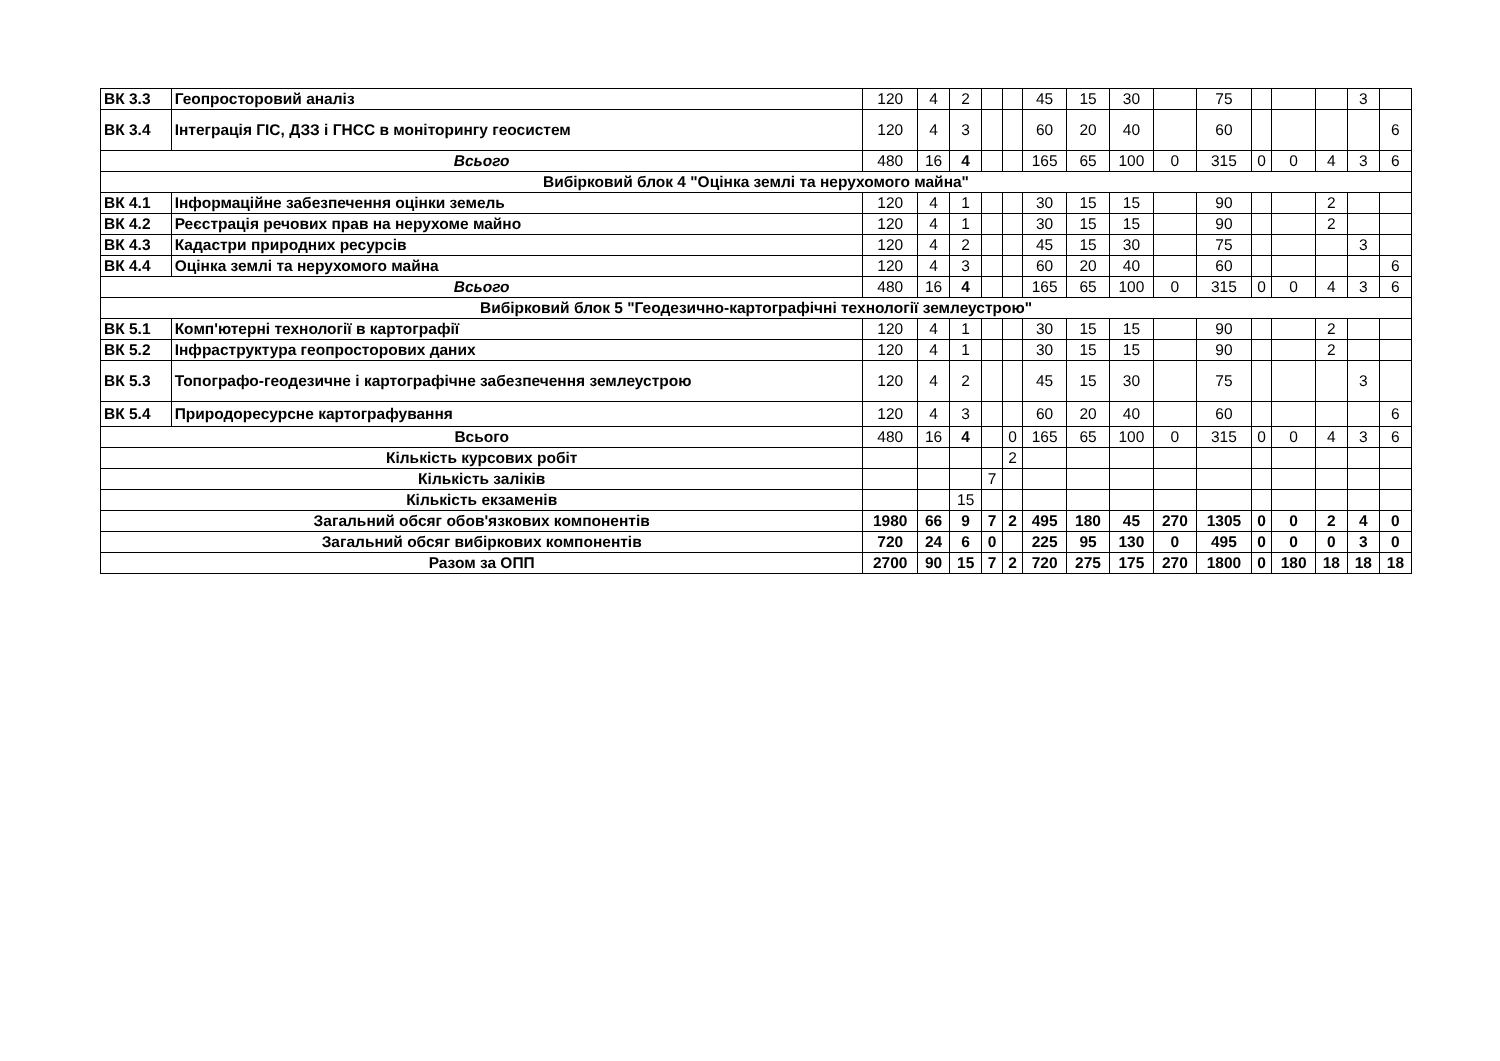| ВК 3.3 | Геопросторовий аналіз | 120 | 4 | 2 | | | 45 | 15 | 30 | | 75 | | | | 3 | |
| ВК 3.4 | Інтеграція ГІС, ДЗЗ і ГНСС в моніторингу геосистем | 120 | 4 | 3 | | | 60 | 20 | 40 | | 60 | | | | | 6 |
| Всього | | 480 | 16 | 4 | | | 165 | 65 | 100 | 0 | 315 | 0 | 0 | 4 | 3 | 6 |
| Вибірковий блок 4 "Оцінка землі та нерухомого майна" | | | | | | | | | | | | | | | | |
| ВК 4.1 | Інформаційне забезпечення оцінки земель | 120 | 4 | 1 | | | 30 | 15 | 15 | | 90 | | | 2 | | |
| ВК 4.2 | Реєстрація речових прав на нерухоме майно | 120 | 4 | 1 | | | 30 | 15 | 15 | | 90 | | | 2 | | |
| ВК 4.3 | Кадастри природних ресурсів | 120 | 4 | 2 | | | 45 | 15 | 30 | | 75 | | | | 3 | |
| ВК 4.4 | Оцінка землі та нерухомого майна | 120 | 4 | 3 | | | 60 | 20 | 40 | | 60 | | | | | 6 |
| Всього | | 480 | 16 | 4 | | | 165 | 65 | 100 | 0 | 315 | 0 | 0 | 4 | 3 | 6 |
| Вибірковий блок 5 "Геодезично-картографічні технології землеустрою" | | | | | | | | | | | | | | | | |
| ВК 5.1 | Комп'ютерні технології в картографії | 120 | 4 | 1 | | | 30 | 15 | 15 | | 90 | | | 2 | | |
| ВК 5.2 | Інфраструктура геопросторових даних | 120 | 4 | 1 | | | 30 | 15 | 15 | | 90 | | | 2 | | |
| ВК 5.3 | Топографо-геодезичне і картографічне забезпечення землеустрою | 120 | 4 | 2 | | | 45 | 15 | 30 | | 75 | | | | 3 | |
| ВК 5.4 | Природоресурсне картографування | 120 | 4 | 3 | | | 60 | 20 | 40 | | 60 | | | | | 6 |
| Всього | | 480 | 16 | 4 | | 0 | 165 | 65 | 100 | 0 | 315 | 0 | 0 | 4 | 3 | 6 |
| Кількість курсових робіт | | | | | | 2 | | | | | | | | | | |
| Кількість заліків | | | | | 7 | | | | | | | | | | | |
| Кількість екзаменів | | | | 15 | | | | | | | | | | | | |
| Загальний обсяг обов'язкових компонентів | | 1980 | 66 | 9 | 7 | 2 | 495 | 180 | 45 | 270 | 1305 | 0 | 0 | 2 | 4 | 0 |
| Загальний обсяг вибіркових компонентів | | 720 | 24 | 6 | 0 | | 225 | 95 | 130 | 0 | 495 | 0 | 0 | 0 | 3 | 0 |
| Разом за ОПП | | 2700 | 90 | 15 | 7 | 2 | 720 | 275 | 175 | 270 | 1800 | 0 | 180 | 18 | 18 | 18 |